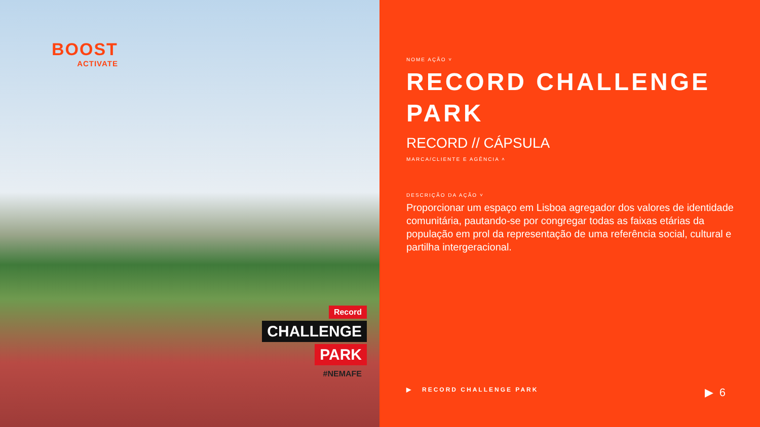BOOST
ACTIVATE
Record
CHALLENGE
PARK
#NEMAFE
NOME AÇÃO ˅
RECORD CHALLENGE PARK
RECORD // CÁPSULA
MARCA/CLIENTE E AGÊNCIA ˄
DESCRIÇÃO DA AÇÃO ˅
Proporcionar um espaço em Lisboa agregador dos valores de identidade comunitária, pautando-se por congregar todas as faixas etárias da população em prol da representação de uma referência social, cultural e partilha intergeracional.
▶ RECORD CHALLENGE PARK ▶ 6